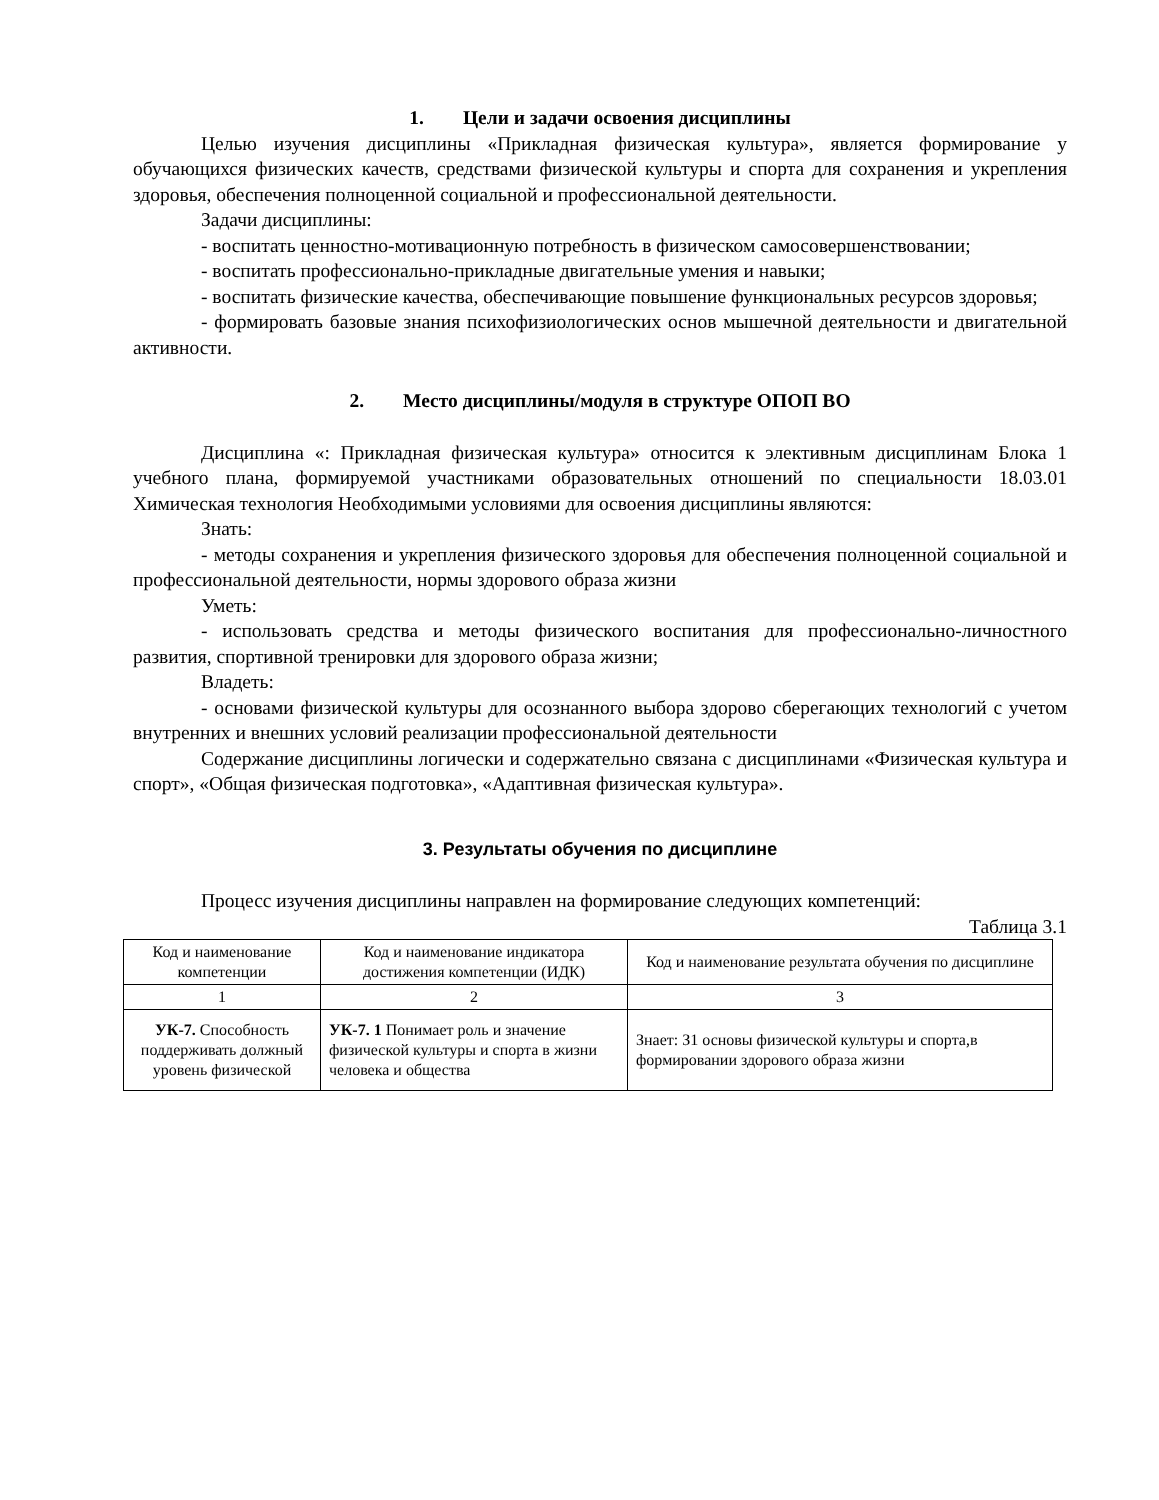1. Цели и задачи освоения дисциплины
Целью изучения дисциплины «Прикладная физическая культура», является формирование у обучающихся физических качеств, средствами физической культуры и спорта для сохранения и укрепления здоровья, обеспечения полноценной социальной и профессиональной деятельности.
Задачи дисциплины:
- воспитать ценностно-мотивационную потребность в физическом самосовершенствовании;
- воспитать профессионально-прикладные двигательные умения и навыки;
- воспитать физические качества, обеспечивающие повышение функциональных ресурсов здоровья;
- формировать базовые знания психофизиологических основ мышечной деятельности и двигательной активности.
2. Место дисциплины/модуля в структуре ОПОП ВО
Дисциплина «: Прикладная физическая культура» относится к элективным дисциплинам Блока 1 учебного плана, формируемой участниками образовательных отношений по специальности 18.03.01 Химическая технология Необходимыми условиями для освоения дисциплины являются:
Знать:
- методы сохранения и укрепления физического здоровья для обеспечения полноценной социальной и профессиональной деятельности, нормы здорового образа жизни
Уметь:
- использовать средства и методы физического воспитания для профессионально-личностного развития, спортивной тренировки для здорового образа жизни;
Владеть:
- основами физической культуры для осознанного выбора здорово сберегающих технологий с учетом внутренних и внешних условий реализации профессиональной деятельности
Содержание дисциплины логически и содержательно связана с дисциплинами «Физическая культура и спорт», «Общая физическая подготовка», «Адаптивная физическая культура».
3. Результаты обучения по дисциплине
Процесс изучения дисциплины направлен на формирование следующих компетенций:
Таблица 3.1
| Код и наименование компетенции | Код и наименование индикатора достижения компетенции (ИДК) | Код и наименование результата обучения по дисциплине |
| 1 | 2 | 3 |
| УК-7. Способность поддерживать должный уровень физической | УК-7. 1 Понимает роль и значение физической культуры и спорта в жизни человека и общества | Знает: З1 основы физической культуры и спорта,в формировании здорового образа жизни |